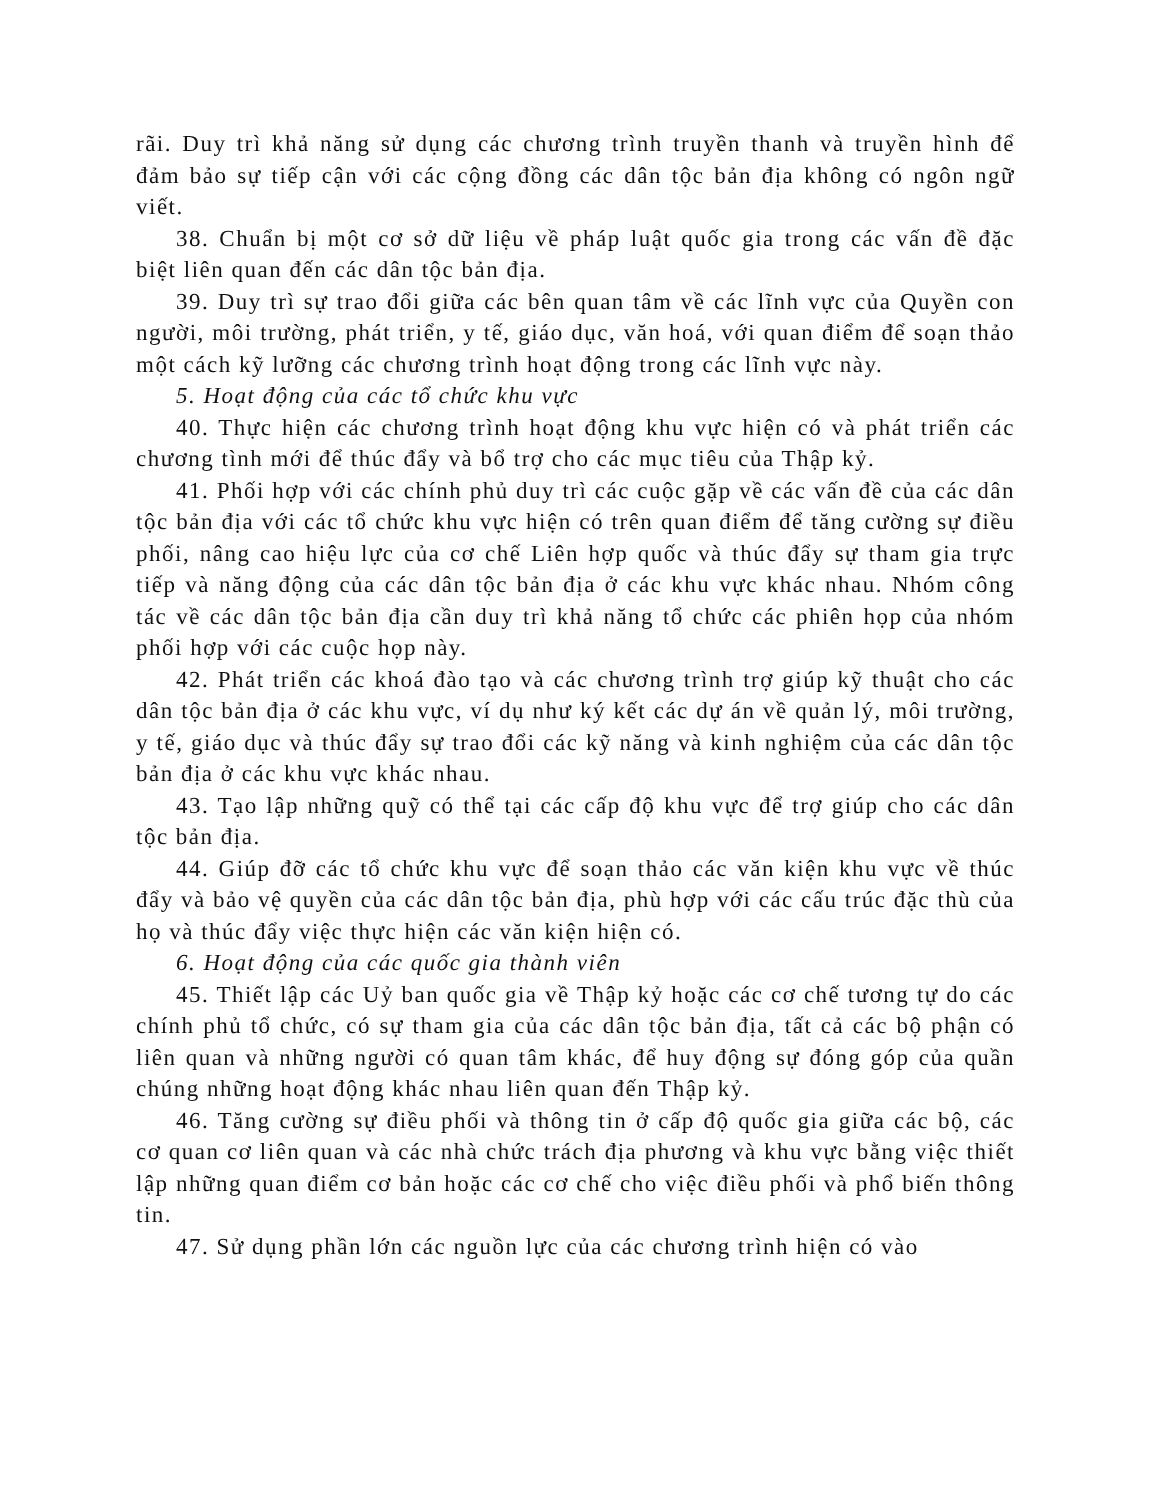rãi. Duy trì khả năng sử dụng các chương trình truyền thanh và truyền hình để đảm bảo sự tiếp cận với các cộng đồng các dân tộc bản địa không có ngôn ngữ viết.
38. Chuẩn bị một cơ sở dữ liệu về pháp luật quốc gia trong các vấn đề đặc biệt liên quan đến các dân tộc bản địa.
39. Duy trì sự trao đổi giữa các bên quan tâm về các lĩnh vực của Quyền con người, môi trường, phát triển, y tế, giáo dục, văn hoá, với quan điểm để soạn thảo một cách kỹ lưỡng các chương trình hoạt động trong các lĩnh vực này.
5. Hoạt động của các tổ chức khu vực
40. Thực hiện các chương trình hoạt động khu vực hiện có và phát triển các chương tình mới để thúc đẩy và bổ trợ cho các mục tiêu của Thập kỷ.
41. Phối hợp với các chính phủ duy trì các cuộc gặp về các vấn đề của các dân tộc bản địa với các tổ chức khu vực hiện có trên quan điểm để tăng cường sự điều phối, nâng cao hiệu lực của cơ chế Liên hợp quốc và thúc đẩy sự tham gia trực tiếp và năng động của các dân tộc bản địa ở các khu vực khác nhau. Nhóm công tác về các dân tộc bản địa cần duy trì khả năng tổ chức các phiên họp của nhóm phối hợp với các cuộc họp này.
42. Phát triển các khoá đào tạo và các chương trình trợ giúp kỹ thuật cho các dân tộc bản địa ở các khu vực, ví dụ như ký kết các dự án về quản lý, môi trường, y tế, giáo dục và thúc đẩy sự trao đổi các kỹ năng và kinh nghiệm của các dân tộc bản địa ở các khu vực khác nhau.
43. Tạo lập những quỹ có thể tại các cấp độ khu vực để trợ giúp cho các dân tộc bản địa.
44. Giúp đỡ các tổ chức khu vực để soạn thảo các văn kiện khu vực về thúc đẩy và bảo vệ quyền của các dân tộc bản địa, phù hợp với các cấu trúc đặc thù của họ và thúc đẩy việc thực hiện các văn kiện hiện có.
6. Hoạt động của các quốc gia thành viên
45. Thiết lập các Uỷ ban quốc gia về Thập kỷ hoặc các cơ chế tương tự do các chính phủ tổ chức, có sự tham gia của các dân tộc bản địa, tất cả các bộ phận có liên quan và những người có quan tâm khác, để huy động sự đóng góp của quần chúng những hoạt động khác nhau liên quan đến Thập kỷ.
46. Tăng cường sự điều phối và thông tin ở cấp độ quốc gia giữa các bộ, các cơ quan cơ liên quan và các nhà chức trách địa phương và khu vực bằng việc thiết lập những quan điểm cơ bản hoặc các cơ chế cho việc điều phối và phổ biến thông tin.
47. Sử dụng phần lớn các nguồn lực của các chương trình hiện có vào